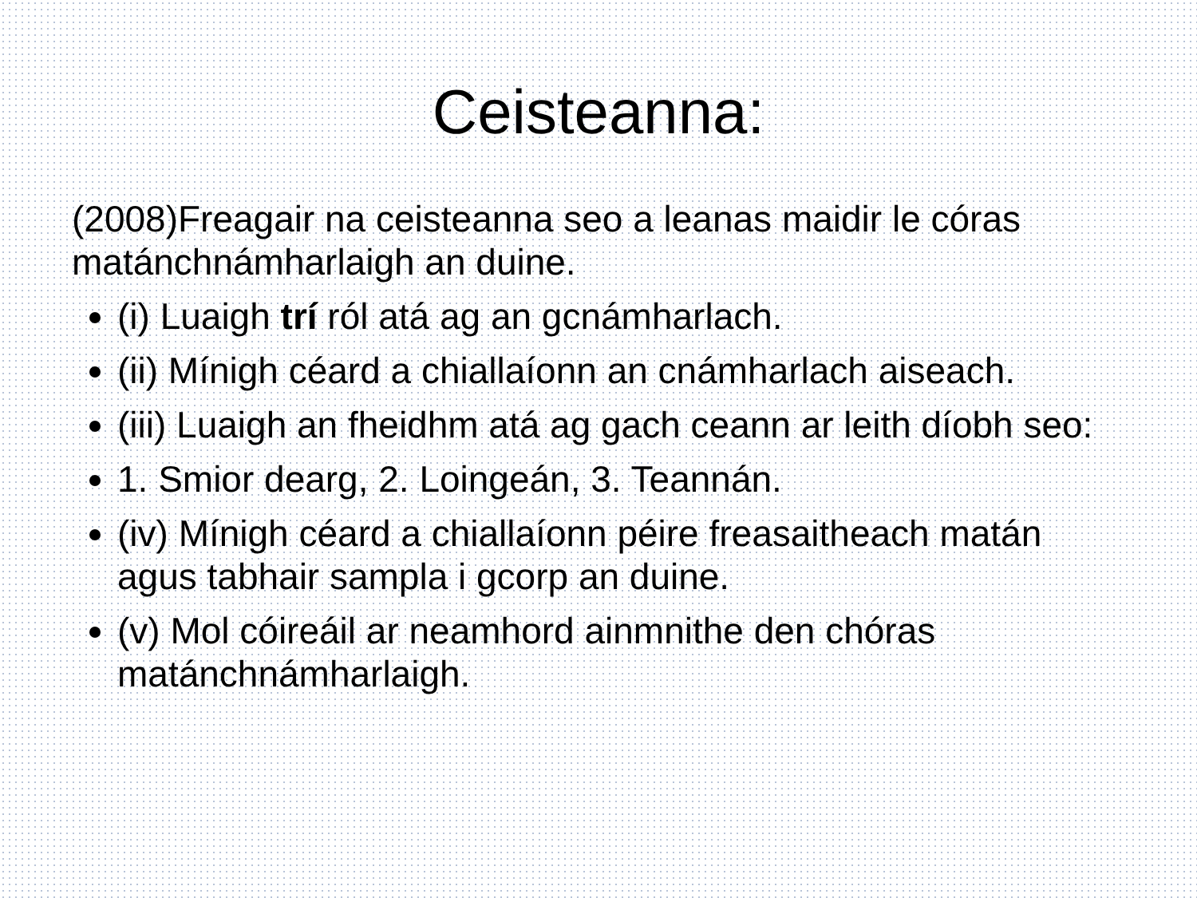Ceisteanna:
(2008)Freagair na ceisteanna seo a leanas maidir le córas matánchnámharlaigh an duine.
(i) Luaigh trí ról atá ag an gcnámharlach.
(ii) Mínigh céard a chiallaíonn an cnámharlach aiseach.
(iii) Luaigh an fheidhm atá ag gach ceann ar leith díobh seo:
1. Smior dearg, 2. Loingeán, 3. Teannán.
(iv) Mínigh céard a chiallaíonn péire freasaitheach matán agus tabhair sampla i gcorp an duine.
(v) Mol cóireáil ar neamhord ainmnithe den chóras matánchnámharlaigh.